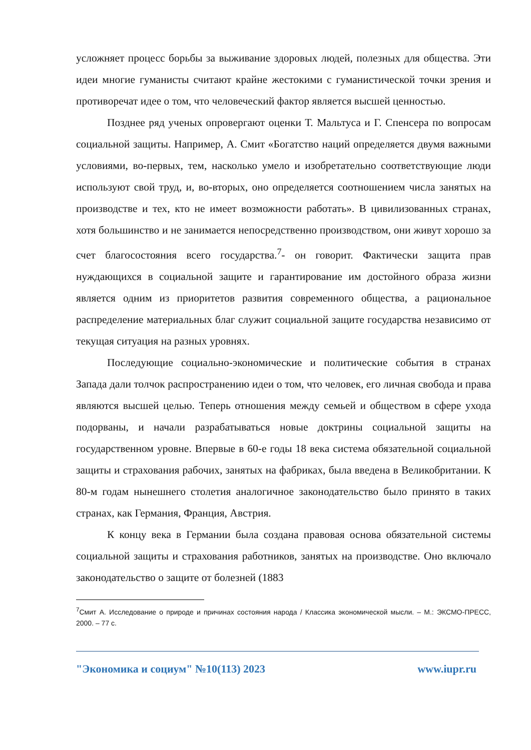усложняет процесс борьбы за выживание здоровых людей, полезных для общества. Эти идеи многие гуманисты считают крайне жестокими с гуманистической точки зрения и противоречат идее о том, что человеческий фактор является высшей ценностью.
Позднее ряд ученых опровергают оценки Т. Мальтуса и Г. Спенсера по вопросам социальной защиты. Например, А. Смит «Богатство наций определяется двумя важными условиями, во-первых, тем, насколько умело и изобретательно соответствующие люди используют свой труд, и, во-вторых, оно определяется соотношением числа занятых на производстве и тех, кто не имеет возможности работать». В цивилизованных странах, хотя большинство и не занимается непосредственно производством, они живут хорошо за счет благосостояния всего государства.<sup>7</sup>- он говорит. Фактически защита прав нуждающихся в социальной защите и гарантирование им достойного образа жизни является одним из приоритетов развития современного общества, а рациональное распределение материальных благ служит социальной защите государства независимо от текущая ситуация на разных уровнях.
Последующие социально-экономические и политические события в странах Запада дали толчок распространению идеи о том, что человек, его личная свобода и права являются высшей целью. Теперь отношения между семьей и обществом в сфере ухода подорваны, и начали разрабатываться новые доктрины социальной защиты на государственном уровне. Впервые в 60-е годы 18 века система обязательной социальной защиты и страхования рабочих, занятых на фабриках, была введена в Великобритании. К 80-м годам нынешнего столетия аналогичное законодательство было принято в таких странах, как Германия, Франция, Австрия.
К концу века в Германии была создана правовая основа обязательной системы социальной защиты и страхования работников, занятых на производстве. Оно включало законодательство о защите от болезней (1883
<sup>7</sup> Смит А. Исследование о природе и причинах состояния народа / Классика экономической мысли. – М.: ЭКСМО-ПРЕСС, 2000. – 77 с.
"Экономика и социум" №10(113) 2023 www.iupr.ru